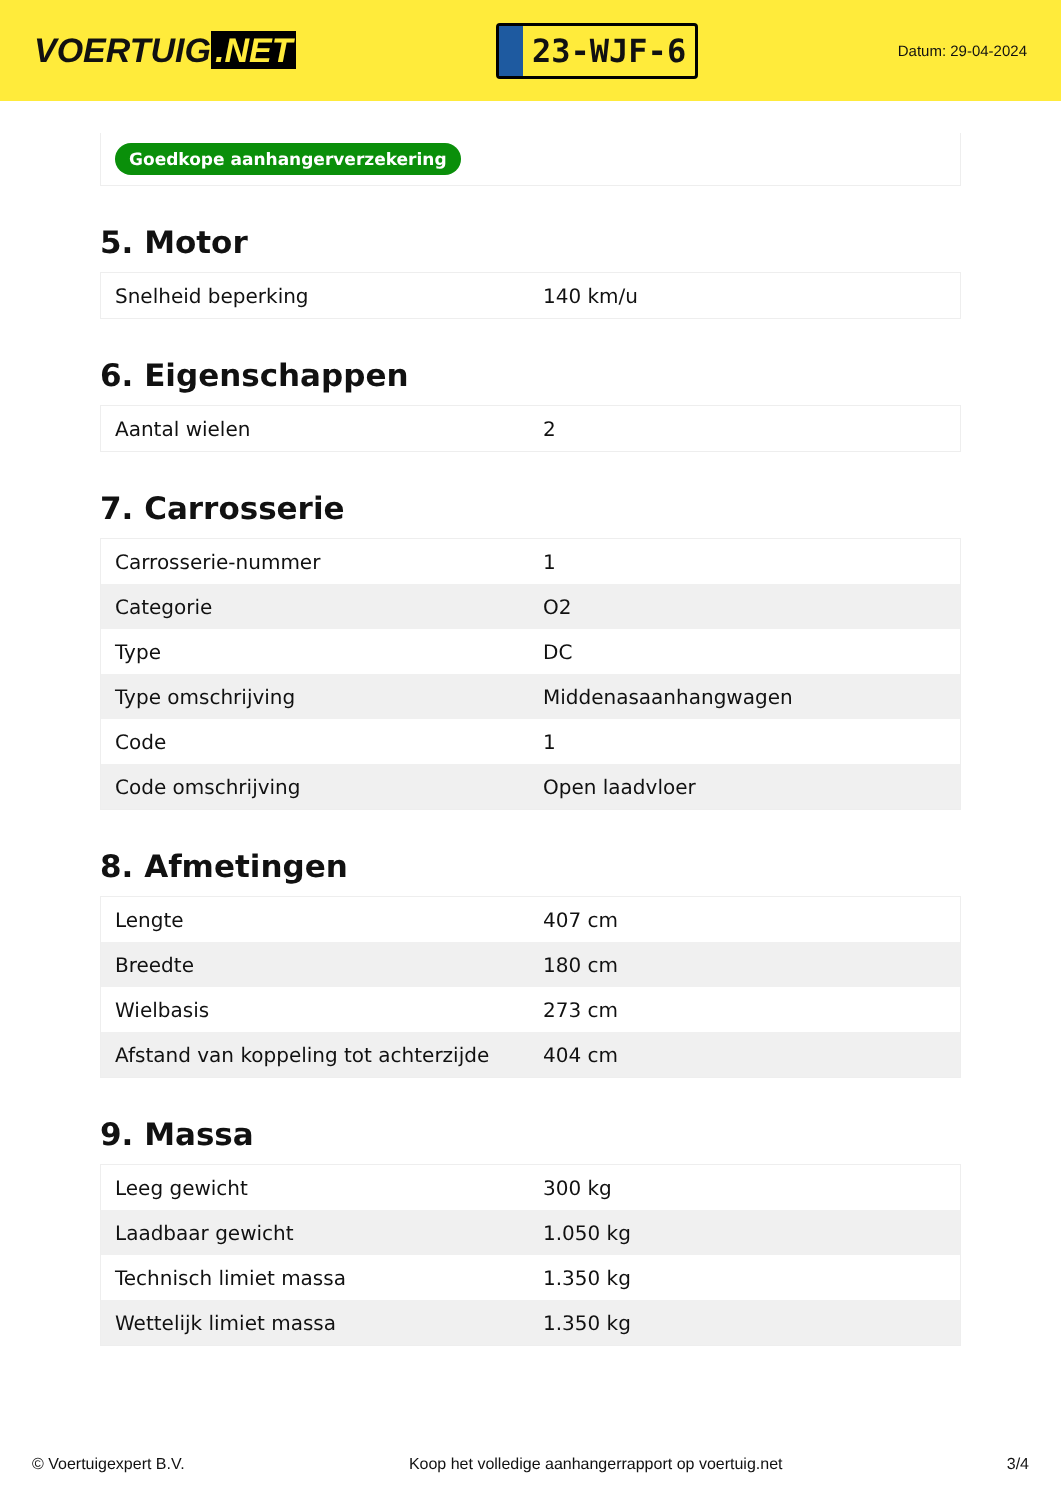VOERTUIG.NET
23-WJF-6
Datum: 29-04-2024
Goedkope aanhangerverzekering
5. Motor
| Snelheid beperking | 140 km/u |
6. Eigenschappen
| Aantal wielen | 2 |
7. Carrosserie
| Carrosserie-nummer | 1 |
| Categorie | O2 |
| Type | DC |
| Type omschrijving | Middenasaanhangwagen |
| Code | 1 |
| Code omschrijving | Open laadvloer |
8. Afmetingen
| Lengte | 407 cm |
| Breedte | 180 cm |
| Wielbasis | 273 cm |
| Afstand van koppeling tot achterzijde | 404 cm |
9. Massa
| Leeg gewicht | 300 kg |
| Laadbaar gewicht | 1.050 kg |
| Technisch limiet massa | 1.350 kg |
| Wettelijk limiet massa | 1.350 kg |
© Voertuigexpert B.V. Koop het volledige aanhangerrapport op voertuig.net 3/4